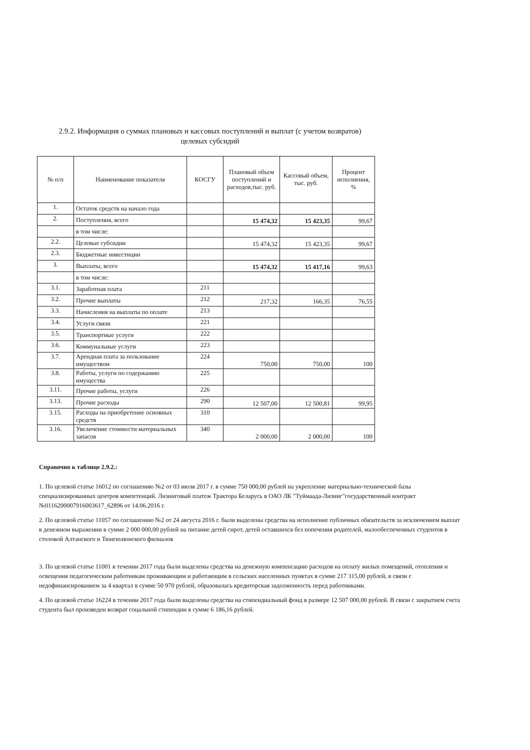2.9.2. Информация о суммах плановых и кассовых поступлений и выплат (с учетом возвратов) целевых субсидий
| № п/п | Наименование показателя | КОСГУ | Плановый объем поступлений и расходов,тыс. руб. | Кассовый объем, тыс. руб. | Процент исполнения, % |
| --- | --- | --- | --- | --- | --- |
| 1. | Остаток средств на начало года | | | | |
| 2. | Поступления, всего | | 15 474,32 | 15 423,35 | 99,67 |
| | в том числе: | | | | |
| 2.2. | Целевые субсидии | | 15 474,32 | 15 423,35 | 99,67 |
| 2.3. | Бюджетные инвестиции | | | | |
| 3. | Выплаты, всего | | 15 474,32 | 15 417,16 | 99,63 |
| | в том числе: | | | | |
| 3.1. | Заработная плата | 211 | | | |
| 3.2. | Прочие выплаты | 212 | 217,32 | 166,35 | 76,55 |
| 3.3. | Начисления на выплаты по оплате | 213 | | | |
| 3.4. | Услуги связи | 221 | | | |
| 3.5. | Транспортные услуги | 222 | | | |
| 3.6. | Коммунальные услуги | 223 | | | |
| 3.7. | Арендная плата за пользование имуществом | 224 | 750,00 | 750,00 | 100 |
| 3.8. | Работы, услуги по содержанию имущества | 225 | | | |
| 3.11. | Прочие работы, услуги | 226 | | | |
| 3.13. | Прочие расходы | 290 | 12 507,00 | 12 500,81 | 99,95 |
| 3.15. | Расходы на приобретение основных средств | 310 | | | |
| 3.16. | Увеличение стоимости материальных запасов | 340 | 2 000,00 | 2 000,00 | 100 |
Справочно к таблице 2.9.2.:
1. По целевой статье 16012 по соглашению №2 от 03 июля 2017 г. в сумме 750 000,00 рублей на укрепление материально-технической базы специализированных центров компетенций. Лизинговый платеж Трактора Беларусь в ОАО ЛК "Туймаада-Лизинг"государственный контракт №0116200007916003617_62896 от 14.06.2016 г.
2. По целевой статье 11057 по соглашению №2 от 24 августа 2016 г. были выделены средства на исполнение публичных обязательств за исключением выплат в денежном выражении в сумме 2 000 000,00 рублей на питание детей сирот, детей оставшихся без попечения родителей, малообеспеченных студентов в столовой Алтанского и Тюнгюлюнского филиалов
3. По целевой статье 11001 в течении 2017 года были выделены средства на денежную компенсацию расходов на оплату жилых помещений, отопления и освещения педагогическим работникам проживающим и работающим в сельских населенных пунктах в сумме 217 315,00 рублей, в связи с недофинансированием за 4 квартал в сумме 50 970 рублей, образовалась кредиторская задолженность перед работниками.
4. По целевой статье 16224 в течении 2017 года были выделены средства на стипендиальный фонд в размере 12 507 000,00 рублей. В связи с закрытием счета студента был произведен возврат соцальной стипендии в сумме 6 186,16 рублей.